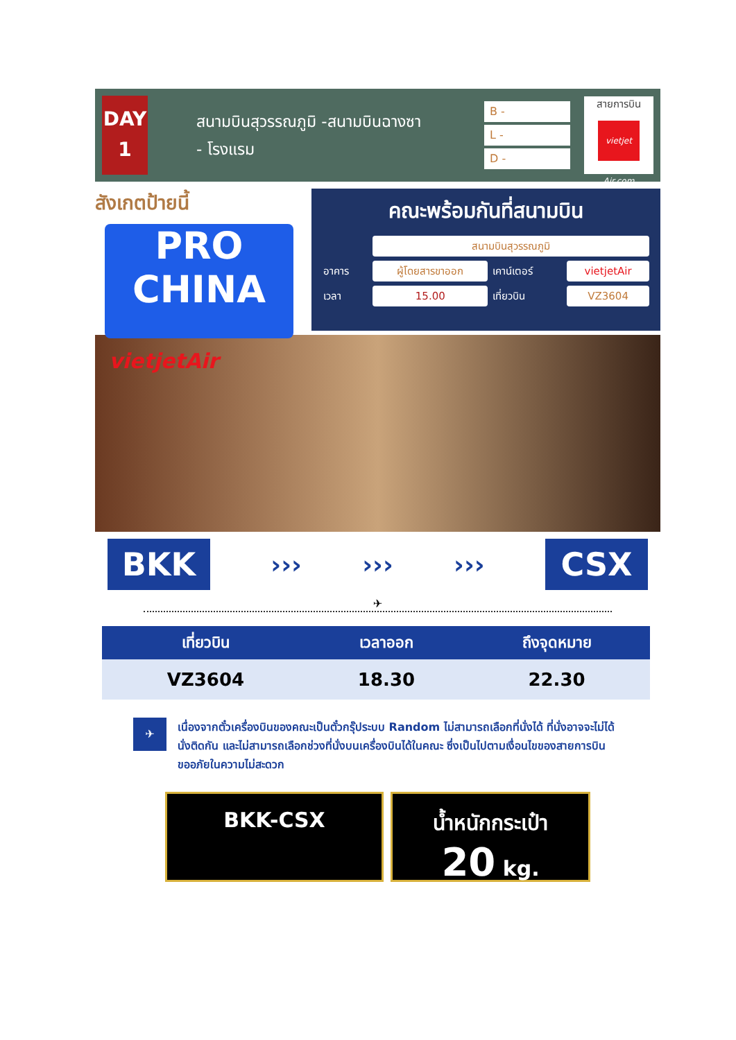DAY
1
สนามบินสุวรรณภูมิ -สนามบินฉางซา
- โรงแรม
B -
L -
D -
สายการบิน
vietjet Air.com
สังเกตป้ายนี้
PRO
CHINA
คณะพร้อมกันที่สนามบิน
| | สนามบินสุวรรณภูมิ | | |
| อาคาร | ผู้โดยสารขาออก | เคาน์เตอร์ | vietjetAir |
| เวลา | 15.00 | เที่ยวบิน | VZ3604 |
vietjetAir
BKK
››› ››› ›››
CSX
✈
| เที่ยวบิน | เวลาออก | ถึงจุดหมาย |
| --- | --- | --- |
| VZ3604 | 18.30 | 22.30 |
✈
เนื่องจากตั๋วเครื่องบินของคณะเป็นตั๋วกรุ๊ประบบ Random ไม่สามารถเลือกที่นั่งได้ ที่นั่งอาจจะไม่ได้นั่งติดกัน และไม่สามารถเลือกช่วงที่นั่งบนเครื่องบินได้ในคณะ ซึ่งเป็นไปตามเงื่อนไขของสายการบิน ขออภัยในความไม่สะดวก
BKK-CSX น้ำหนักกระเป๋า
20 kg.